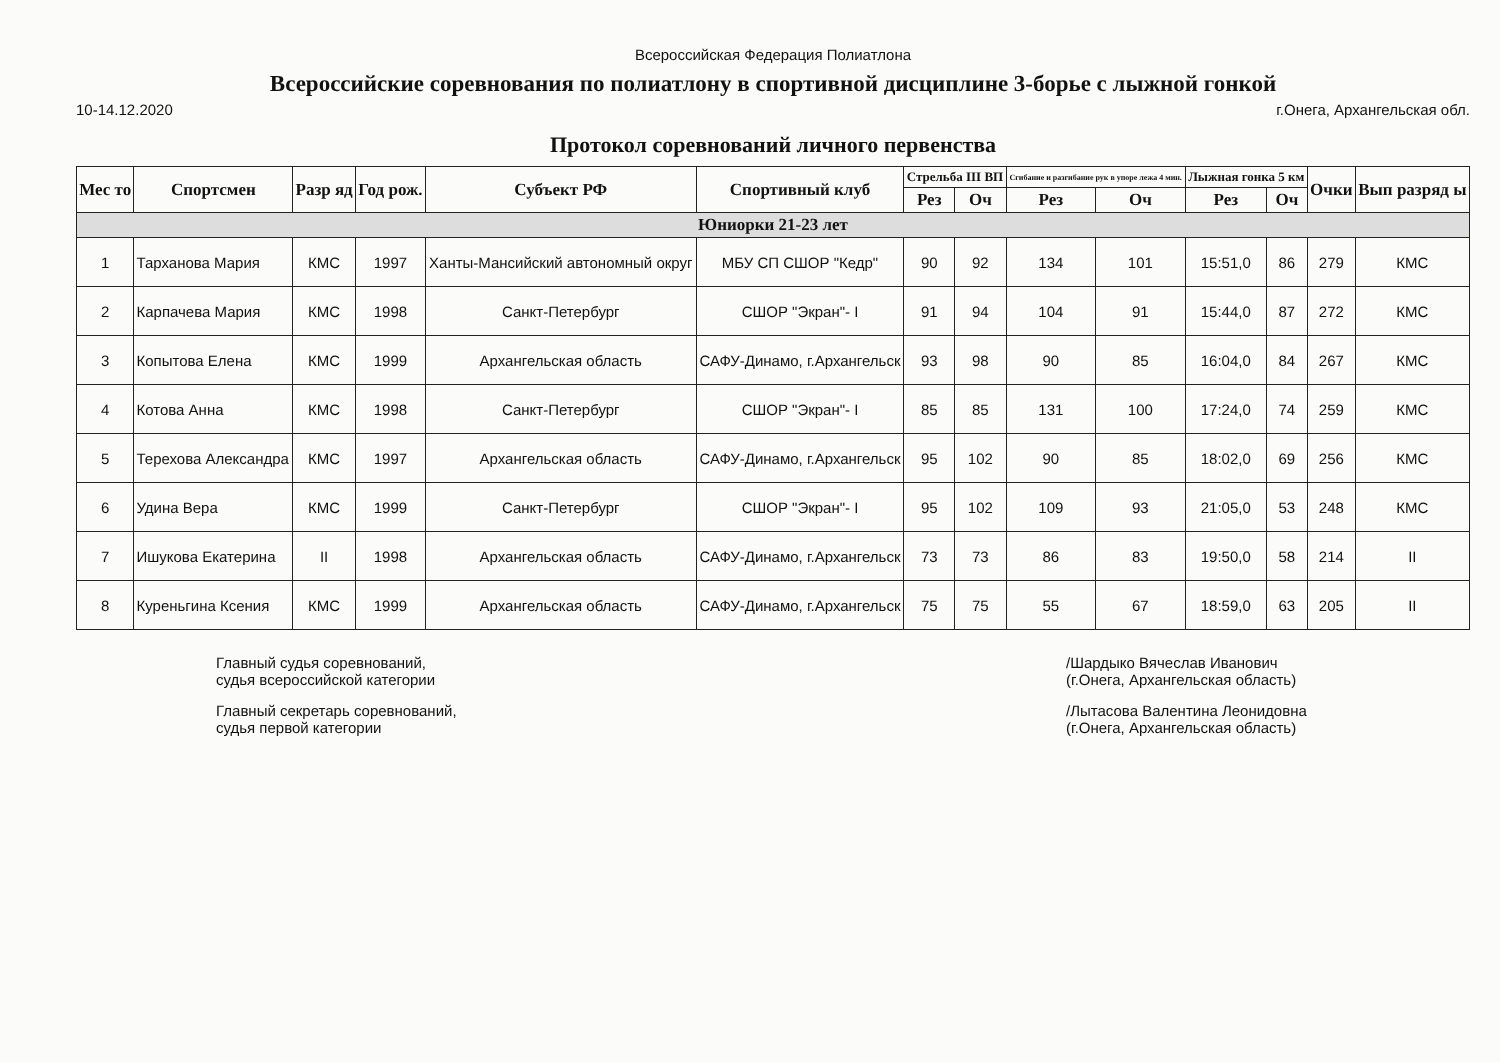Всероссийская Федерация Полиатлона
Всероссийские соревнования по полиатлону в спортивной дисциплине 3-борье с лыжной гонкой
10-14.12.2020 г.Онега, Архангельская обл.
Протокол соревнований личного первенства
| Мес то | Спортсмен | Разр яд | Год рож. | Субъект РФ | Спортивный клуб | Стрельба III ВП | | Сгибание и разгибание рук в упоре лежа 4 мин. | | Лыжная гонка 5 км | | Очки | Вып разряд ы |
| --- | --- | --- | --- | --- | --- | --- | --- | --- | --- | --- | --- | --- | --- |
| | | | | | | Рез | Оч | Рез | Оч | Рез | Оч | | |
| Юниорки 21-23 лет | | | | | | | | | | | | | |
| 1 | Тарханова Мария | КМС | 1997 | Ханты-Мансийский автономный округ | МБУ СП СШОР "Кедр" | 90 | 92 | 134 | 101 | 15:51,0 | 86 | 279 | КМС |
| 2 | Карпачева Мария | КМС | 1998 | Санкт-Петербург | СШОР "Экран"- I | 91 | 94 | 104 | 91 | 15:44,0 | 87 | 272 | КМС |
| 3 | Копытова Елена | КМС | 1999 | Архангельская область | САФУ-Динамо, г.Архангельск | 93 | 98 | 90 | 85 | 16:04,0 | 84 | 267 | КМС |
| 4 | Котова Анна | КМС | 1998 | Санкт-Петербург | СШОР "Экран"- I | 85 | 85 | 131 | 100 | 17:24,0 | 74 | 259 | КМС |
| 5 | Терехова Александра | КМС | 1997 | Архангельская область | САФУ-Динамо, г.Архангельск | 95 | 102 | 90 | 85 | 18:02,0 | 69 | 256 | КМС |
| 6 | Удина Вера | КМС | 1999 | Санкт-Петербург | СШОР "Экран"- I | 95 | 102 | 109 | 93 | 21:05,0 | 53 | 248 | КМС |
| 7 | Ишукова Екатерина | II | 1998 | Архангельская область | САФУ-Динамо, г.Архангельск | 73 | 73 | 86 | 83 | 19:50,0 | 58 | 214 | II |
| 8 | Куреньгина Ксения | КМС | 1999 | Архангельская область | САФУ-Динамо, г.Архангельск | 75 | 75 | 55 | 67 | 18:59,0 | 63 | 205 | II |
Главный судья соревнований,
судья всероссийской категории
Главный секретарь соревнований,
судья первой категории
/Шардыко Вячеслав Иванович
(г.Онега, Архангельская область)
/Лытасова Валентина Леонидовна
(г.Онега, Архангельская область)